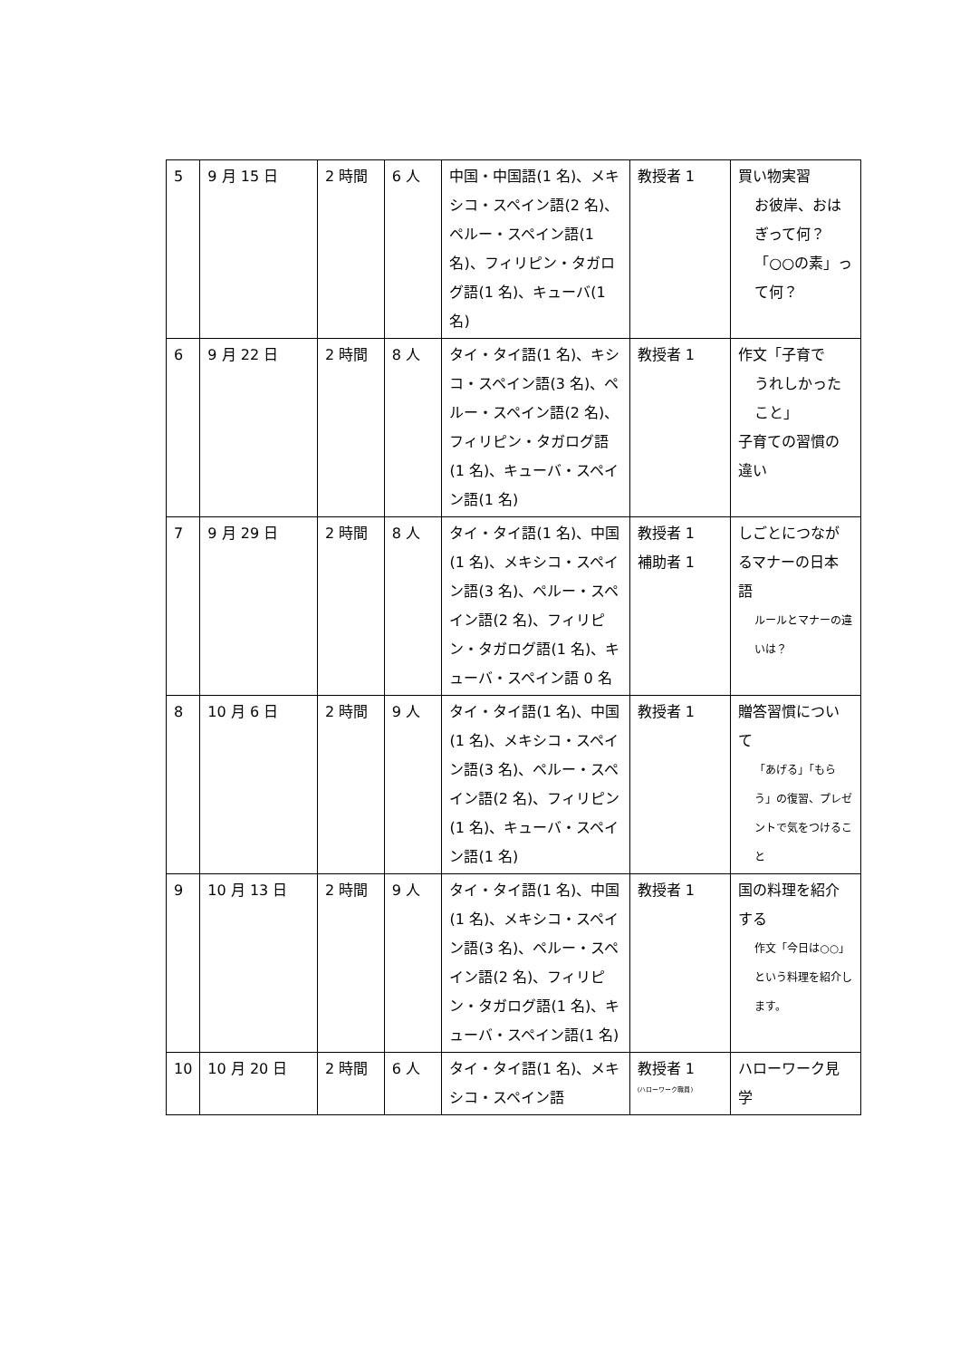| 5 | 9 月 15 日 | 2 時間 | 6 人 | 中国・中国語(1 名)、メキシコ・スペイン語(2 名)、ペルー・スペイン語(1 名)、フィリピン・タガログ語(1 名)、キューバ(1 名) | 教授者 1 | 買い物実習 お彼岸、おはぎって何？「○○の素」って何？ |
| 6 | 9 月 22 日 | 2 時間 | 8 人 | タイ・タイ語(1 名)、キシコ・スペイン語(3 名)、ペルー・スペイン語(2 名)、フィリピン・タガログ語(1 名)、キューバ・スペイン語(1 名) | 教授者 1 | 作文「子育で うれしかったこと」 子育ての習慣の違い |
| 7 | 9 月 29 日 | 2 時間 | 8 人 | タイ・タイ語(1 名)、中国(1 名)、メキシコ・スペイン語(3 名)、ペルー・スペイン語(2 名)、フィリピン・タガログ語(1 名)、キューバ・スペイン語 0 名 | 教授者 1 補助者 1 | しごとにつながるマナーの日本語 ルールとマナーの違いは？ |
| 8 | 10 月 6 日 | 2 時間 | 9 人 | タイ・タイ語(1 名)、中国(1 名)、メキシコ・スペイン語(3 名)、ペルー・スペイン語(2 名)、フィリピン(1 名)、キューバ・スペイン語(1 名) | 教授者 1 | 贈答習慣について 「あげる」「もらう」の復習、プレゼントで気をつけること |
| 9 | 10 月 13 日 | 2 時間 | 9 人 | タイ・タイ語(1 名)、中国(1 名)、メキシコ・スペイン語(3 名)、ペルー・スペイン語(2 名)、フィリピン・タガログ語(1 名)、キューバ・スペイン語(1 名) | 教授者 1 | 国の料理を紹介する 作文「今日は○○」という料理を紹介します。 |
| 10 | 10 月 20 日 | 2 時間 | 6 人 | タイ・タイ語(1 名)、メキシコ・スペイン語 | 教授者 1 (ハローワーク職員) | ハローワーク見学 |